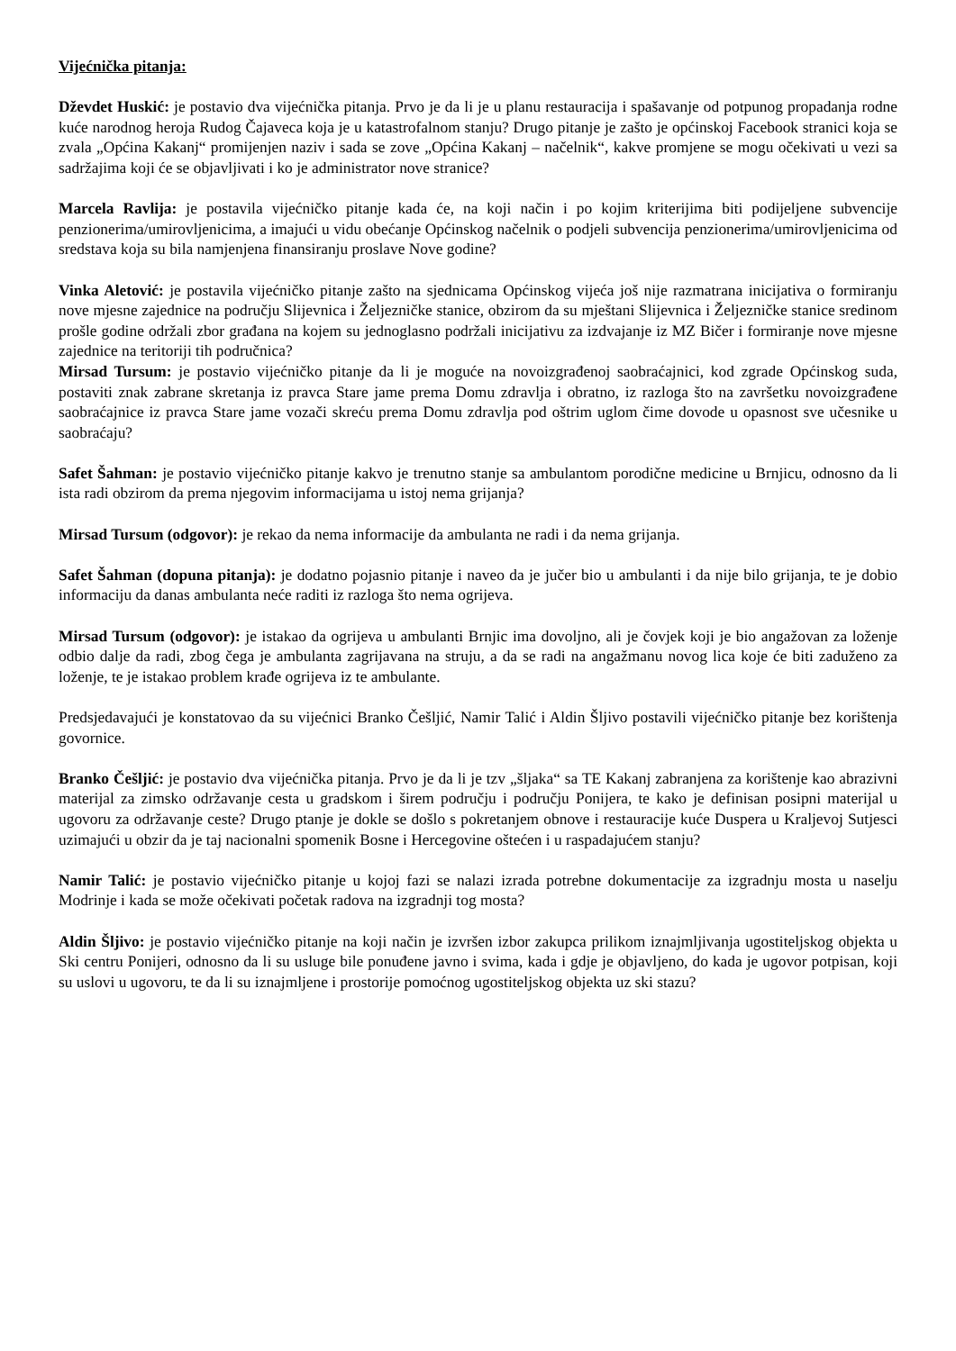Vijećnička pitanja:
Dževdet Huskić: je postavio dva vijećnička pitanja. Prvo je da li je u planu restauracija i spašavanje od potpunog propadanja rodne kuće narodnog heroja Rudog Čajaveca koja je u katastrofalnom stanju? Drugo pitanje je zašto je općinskoj Facebook stranici koja se zvala „Općina Kakanj“ promijenjen naziv i sada se zove „Općina Kakanj – načelnik“, kakve promjene se mogu očekivati u vezi sa sadržajima koji će se objavljivati i ko je administrator nove stranice?
Marcela Ravlija: je postavila vijećničko pitanje kada će, na koji način i po kojim kriterijima biti podijeljene subvencije penzionerima/umirovljenicima, a imajući u vidu obećanje Općinskog načelnik o podjeli subvencija penzionerima/umirovljenicima od sredstava koja su bila namjenjena finansiranju proslave Nove godine?
Vinka Aletović: je postavila vijećničko pitanje zašto na sjednicama Općinskog vijeća još nije razmatrana inicijativa o formiranju nove mjesne zajednice na području Slijevnica i Željezničke stanice, obzirom da su mještani Slijevnica i Željezničke stanice sredinom prošle godine održali zbor građana na kojem su jednoglasno podržali inicijativu za izdvajanje iz MZ Bičer i formiranje nove mjesne zajednice na teritoriji tih područnica?
Mirsad Tursum: je postavio vijećničko pitanje da li je moguće na novoizgrađenoj saobraćajnici, kod zgrade Općinskog suda, postaviti znak zabrane skretanja iz pravca Stare jame prema Domu zdravlja i obratno, iz razloga što na završetku novoizgrađene saobraćajnice iz pravca Stare jame vozači skreću prema Domu zdravlja pod oštrim uglom čime dovode u opasnost sve učesnike u saobraćaju?
Safet Šahman: je postavio vijećničko pitanje kakvo je trenutno stanje sa ambulantom porodične medicine u Brnjicu, odnosno da li ista radi obzirom da prema njegovim informacijama u istoj nema grijanja?
Mirsad Tursum (odgovor): je rekao da nema informacije da ambulanta ne radi i da nema grijanja.
Safet Šahman (dopuna pitanja): je dodatno pojasnio pitanje i naveo da je jučer bio u ambulanti i da nije bilo grijanja, te je dobio informaciju da danas ambulanta neće raditi iz razloga što nema ogrijeva.
Mirsad Tursum (odgovor): je istakao da ogrijeva u ambulanti Brnjic ima dovoljno, ali je čovjek koji je bio angažovan za loženje odbio dalje da radi, zbog čega je ambulanta zagrijavana na struju, a da se radi na angažmanu novog lica koje će biti zaduženo za loženje, te je istakao problem krađe ogrijeva iz te ambulante.
Predsjedavajući je konstatovao da su vijećnici Branko Češljić, Namir Talić i Aldin Šljivo postavili vijećničko pitanje bez korištenja govornice.
Branko Češljić: je postavio dva vijećnička pitanja. Prvo je da li je tzv „šljaka“ sa TE Kakanj zabranjena za korištenje kao abrazivni materijal za zimsko održavanje cesta u gradskom i širem području i području Ponijera, te kako je definisan posipni materijal u ugovoru za održavanje ceste? Drugo ptanje je dokle se došlo s pokretanjem obnove i restauracije kuće Duspera u Kraljevoj Sutjesci uzimajući u obzir da je taj nacionalni spomenik Bosne i Hercegovine oštećen i u raspadajućem stanju?
Namir Talić: je postavio vijećničko pitanje u kojoj fazi se nalazi izrada potrebne dokumentacije za izgradnju mosta u naselju Modrinje i kada se može očekivati početak radova na izgradnji tog mosta?
Aldin Šljivo: je postavio vijećničko pitanje na koji način je izvršen izbor zakupca prilikom iznajmljivanja ugostiteljskog objekta u Ski centru Ponijeri, odnosno da li su usluge bile ponuđene javno i svima, kada i gdje je objavljeno, do kada je ugovor potpisan, koji su uslovi u ugovoru, te da li su iznajmljene i prostorije pomoćnog ugostiteljskog objekta uz ski stazu?